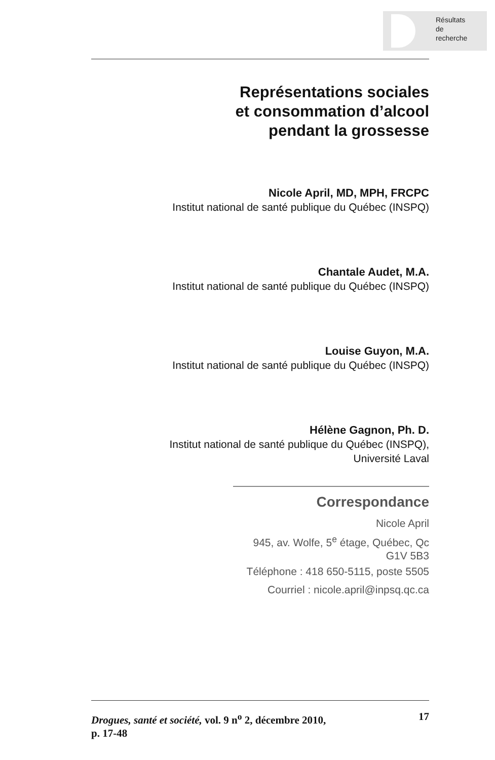Résultats
de
recherche
Représentations sociales
et consommation d’alcool
pendant la grossesse
Nicole April, MD, MPH, FRCPC
Institut national de santé publique du Québec (INSPQ)
Chantale Audet, M.A.
Institut national de santé publique du Québec (INSPQ)
Louise Guyon, M.A.
Institut national de santé publique du Québec (INSPQ)
Hélène Gagnon, Ph. D.
Institut national de santé publique du Québec (INSPQ),
Université Laval
Correspondance
Nicole April
945, av. Wolfe, 5<sup>e</sup> étage, Québec, Qc
G1V 5B3
Téléphone : 418 650-5115, poste 5505
Courriel : nicole.april@inpsq.qc.ca
Drogues, santé et société, vol. 9 n<sup>o</sup> 2, décembre 2010, 17
p. 17-48